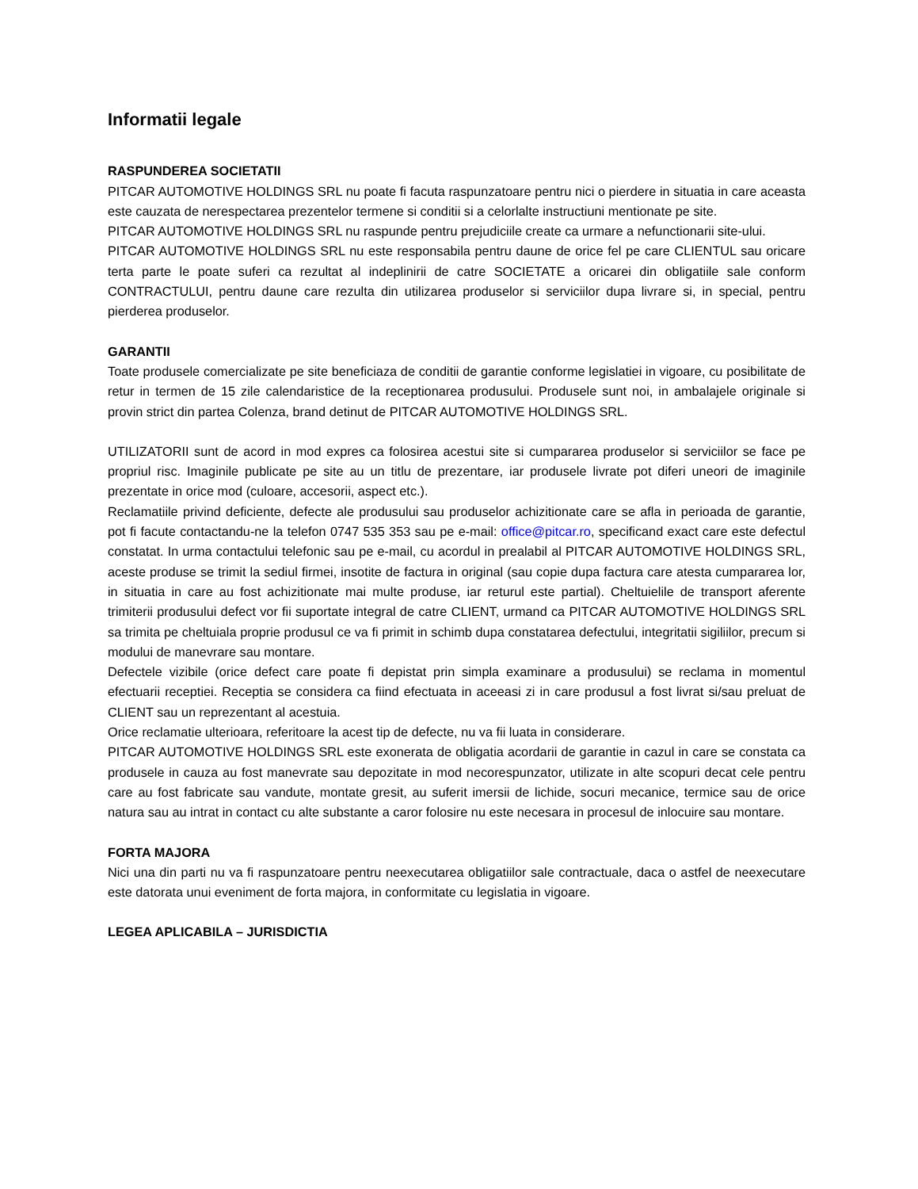Informatii legale
RASPUNDEREA SOCIETATII
PITCAR AUTOMOTIVE HOLDINGS SRL nu poate fi facuta raspunzatoare pentru nici o pierdere in situatia in care aceasta este cauzata de nerespectarea prezentelor termene si conditii si a celorlalte instructiuni mentionate pe site.
PITCAR AUTOMOTIVE HOLDINGS SRL nu raspunde pentru prejudiciile create ca urmare a nefunctionarii site-ului.
PITCAR AUTOMOTIVE HOLDINGS SRL nu este responsabila pentru daune de orice fel pe care CLIENTUL sau oricare terta parte le poate suferi ca rezultat al indeplinirii de catre SOCIETATE a oricarei din obligatiile sale conform CONTRACTULUI, pentru daune care rezulta din utilizarea produselor si serviciilor dupa livrare si, in special, pentru pierderea produselor.
GARANTII
Toate produsele comercializate pe site beneficiaza de conditii de garantie conforme legislatiei in vigoare, cu posibilitate de retur in termen de 15 zile calendaristice de la receptionarea produsului. Produsele sunt noi, in ambalajele originale si provin strict din partea Colenza, brand detinut de PITCAR AUTOMOTIVE HOLDINGS SRL.
UTILIZATORII sunt de acord in mod expres ca folosirea acestui site si cumpararea produselor si serviciilor se face pe propriul risc. Imaginile publicate pe site au un titlu de prezentare, iar produsele livrate pot diferi uneori de imaginile prezentate in orice mod (culoare, accesorii, aspect etc.).
Reclamatiile privind deficiente, defecte ale produsului sau produselor achizitionate care se afla in perioada de garantie, pot fi facute contactandu-ne la telefon 0747 535 353 sau pe e-mail: office@pitcar.ro, specificand exact care este defectul constatat. In urma contactului telefonic sau pe e-mail, cu acordul in prealabil al PITCAR AUTOMOTIVE HOLDINGS SRL, aceste produse se trimit la sediul firmei, insotite de factura in original (sau copie dupa factura care atesta cumpararea lor, in situatia in care au fost achizitionate mai multe produse, iar returul este partial). Cheltuielile de transport aferente trimiterii produsului defect vor fii suportate integral de catre CLIENT, urmand ca PITCAR AUTOMOTIVE HOLDINGS SRL sa trimita pe cheltuiala proprie produsul ce va fi primit in schimb dupa constatarea defectului, integritatii sigiliilor, precum si modului de manevrare sau montare.
Defectele vizibile (orice defect care poate fi depistat prin simpla examinare a produsului) se reclama in momentul efectuarii receptiei. Receptia se considera ca fiind efectuata in aceeasi zi in care produsul a fost livrat si/sau preluat de CLIENT sau un reprezentant al acestuia.
Orice reclamatie ulterioara, referitoare la acest tip de defecte, nu va fii luata in considerare.
PITCAR AUTOMOTIVE HOLDINGS SRL este exonerata de obligatia acordarii de garantie in cazul in care se constata ca produsele in cauza au fost manevrate sau depozitate in mod necorespunzator, utilizate in alte scopuri decat cele pentru care au fost fabricate sau vandute, montate gresit, au suferit imersii de lichide, socuri mecanice, termice sau de orice natura sau au intrat in contact cu alte substante a caror folosire nu este necesara in procesul de inlocuire sau montare.
FORTA MAJORA
Nici una din parti nu va fi raspunzatoare pentru neexecutarea obligatiilor sale contractuale, daca o astfel de neexecutare este datorata unui eveniment de forta majora, in conformitate cu legislatia in vigoare.
LEGEA APLICABILA – JURISDICTIA